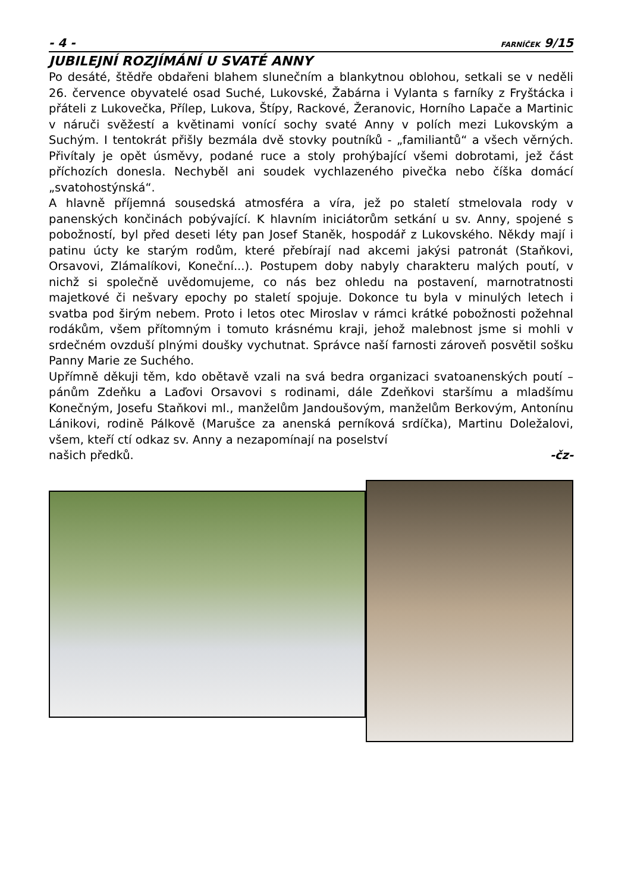- 4 - FARNÍČEK 9/15
JUBILEJNÍ ROZJÍMÁNÍ U SVATÉ ANNY
Po desáté, štědře obdařeni blahem slunečním a blankytnou oblohou, setkali se v neděli 26. července obyvatelé osad Suché, Lukovské, Žabárna i Vylanta s farníky z Fryštácka i přáteli z Lukovečka, Přílep, Lukova, Štípy, Rackové, Žeranovic, Horního Lapače a Martinic v náruči svěžestí a květinami vonící sochy svaté Anny v polích mezi Lukovským a Suchým. I tentokrát přišly bezmála dvě stovky poutníků - „familiantů“ a všech věrných. Přivítaly je opět úsměvy, podané ruce a stoly prohýbající všemi dobrotami, jež část příchozích donesla. Nechyběl ani soudek vychlazeného pivečka nebo číška domácí „svatohostýnská“.
A hlavně příjemná sousedská atmosféra a víra, jež po staletí stmelovala rody v panenských končinách pobývající. K hlavním iniciátorům setkání u sv. Anny, spojené s pobožností, byl před deseti léty pan Josef Staněk, hospodář z Lukovského. Někdy mají i patinu úcty ke starým rodům, které přebírají nad akcemi jakýsi patronát (Staňkovi, Orsavovi, Zlámalíkovi, Koneční...). Postupem doby nabyly charakteru malých poutí, v nichž si společně uvědomujeme, co nás bez ohledu na postavení, marnotratnosti majetkové či nešvary epochy po staletí spojuje. Dokonce tu byla v minulých letech i svatba pod širým nebem. Proto i letos otec Miroslav v rámci krátké pobožnosti požehnal rodákům, všem přítomným i tomuto krásnému kraji, jehož malebnost jsme si mohli v srdečném ovzduší plnými doušky vychutnat. Správce naší farnosti zároveň posvětil sošku Panny Marie ze Suchého.
Upřímně děkuji těm, kdo obětavě vzali na svá bedra organizaci svatoanenských poutí – pánům Zdeňku a Laďovi Orsavovi s rodinami, dále Zdeňkovi staršímu a mladšímu Konečným, Josefu Staňkovi ml., manželům Jandoušovým, manželům Berkovým, Antonínu Lánikovi, rodině Pálkově (Marušce za anenská perníková srdíčka), Martinu Doležalovi, všem, kteří ctí odkaz sv. Anny a nezapomínají na poselství
našich předků. -čz-